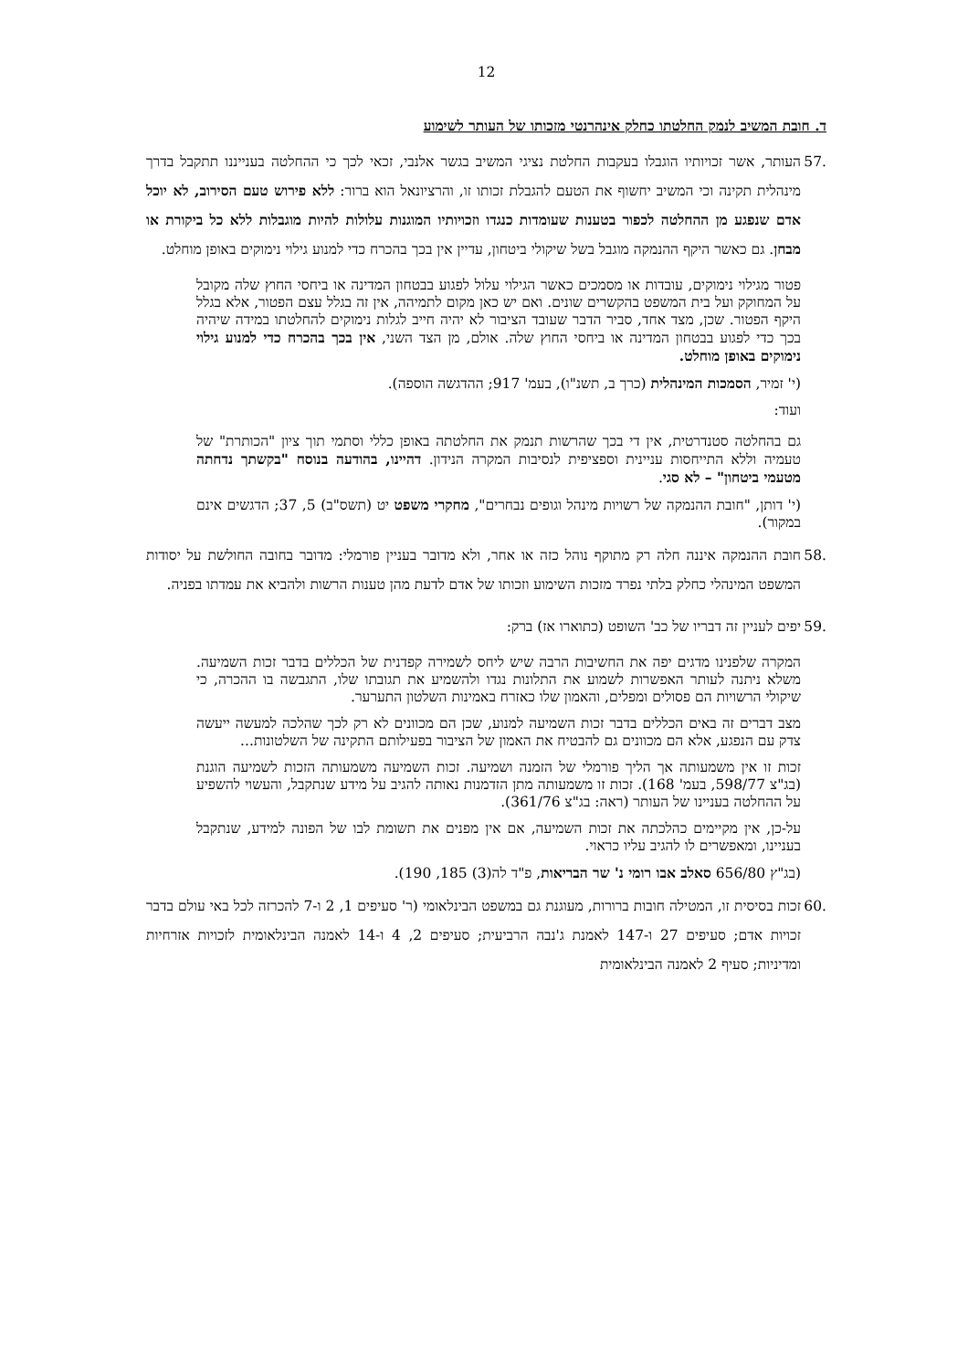12
ד. חובת המשיב לנמק החלטתו כחלק אינהרנטי מזכותו של העותר לשימוע
.57 העותר, אשר זכויותיו הוגבלו בעקבות החלטת נציגי המשיב בגשר אלנבי, זכאי לכך כי ההחלטה בענייננו תתקבל בדרך מינהלית תקינה וכי המשיב יחשוף את הטעם להגבלת זכותו זו, והרציונאל הוא ברור: ללא פירוש טעם הסירוב, לא יוכל אדם שנפגע מן ההחלטה לכפור בטענות שעומדות כנגדו וזכויותיו המוגנות עלולות להיות מוגבלות ללא כל ביקורת או מבחן. גם כאשר היקף ההנמקה מוגבל בשל שיקולי ביטחון, עדיין אין בכך בהכרח כדי למנוע גילוי נימוקים באופן מוחלט.
פטור מגילוי נימוקים, עובדות או מסמכים כאשר הגילוי עלול לפגוע בבטחון המדינה או ביחסי החוץ שלה מקובל על המחוקק ועל בית המשפט בהקשרים שונים. ואם יש כאן מקום לתמיהה, אין זה בגלל עצם הפטור, אלא בגלל היקף הפטור. שכן, מצד אחד, סביר הדבר שעובד הציבור לא יהיה חייב לגלות נימוקים להחלטתו במידה שיהיה בכך כדי לפגוע בבטחון המדינה או ביחסי החוץ שלה. אולם, מן הצד השני, אין בכך בהכרח כדי למנוע גילוי נימוקים באופן מוחלט.
(י' זמיר, הסמכות המינהלית (כרך ב, תשנ"ו), בעמ' 917; ההדגשה הוספה).
ועוד:
גם בהחלטה סטנדרטית, אין די בכך שהרשות תנמק את החלטתה באופן כללי וסתמי תוך ציון "הכותרת" של טעמיה וללא התייחסות עניינית וספציפית לנסיבות המקרה הנידון. דהיינו, בהודעה בנוסח "בקשתך נדחתה מטעמי ביטחון" – לא סגי.
(י' דותן, "חובת ההנמקה של רשויות מינהל וגופים נבחרים", מחקרי משפט יט (תשס"ב) 5, 37; הדגשים אינם במקור).
.58 חובת ההנמקה איננה חלה רק מתוקף נוהל כזה או אחר, ולא מדובר בעניין פורמלי: מדובר בחובה החולשת על יסודות המשפט המינהלי כחלק בלתי נפרד מזכות השימוע וזכותו של אדם לדעת מהן טענות הרשות ולהביא את עמדתו בפניה.
.59 יפים לעניין זה דבריו של כב' השופט (כתוארו אז) ברק:
המקרה שלפנינו מדגים יפה את החשיבות הרבה שיש ליחס לשמירה קפדנית של הכללים בדבר זכות השמיעה. משלא ניתנה לעותר האפשרות לשמוע את התלונות נגדו ולהשמיע את תגובתו שלו, התגבשה בו ההכרה, כי שיקולי הרשויות הם פסולים ומפלים, והאמון שלו כאזרח באמינות השלטון התערער.
מצב דברים זה באים הכללים בדבר זכות השמיעה למנוע, שכן הם מכוונים לא רק לכך שהלכה למעשה ייעשה צדק עם הנפגע, אלא הם מכוונים גם להבטיח את האמון של הציבור בפעילותם התקינה של השלטונות...
זכות זו אין משמעותה אך הליך פורמלי של הזמנה ושמיעה. זכות השמיעה משמעותה הזכות לשמיעה הוגנת (בג"צ 598/77, בעמ' 168). זכות זו משמעותה מתן הזדמנות נאותה להגיב על מידע שנתקבל, והעשוי להשפיע על ההחלטה בעניינו של העותר (ראה: בג"צ 361/76).
על-כן, אין מקיימים כהלכתה את זכות השמיעה, אם אין מפנים את תשומת לבו של הפונה למידע, שנתקבל בעניינו, ומאפשרים לו להגיב עליו כראוי.
(בג"ץ 656/80 סאלב אבו רומי נ' שר הבריאות, פ"ד לה(3) 185, 190).
.60 זכות בסיסית זו, המטילה חובות ברורות, מעוגנת גם במשפט הבינלאומי (ר' סעיפים 1, 2 ו-7 להכרזה לכל באי עולם בדבר זכויות אדם; סעיפים 27 ו-147 לאמנת ג'נבה הרביעית; סעיפים 2, 4 ו-14 לאמנה הבינלאומית לזכויות אזרחיות ומדיניות; סעיף 2 לאמנה הבינלאומית